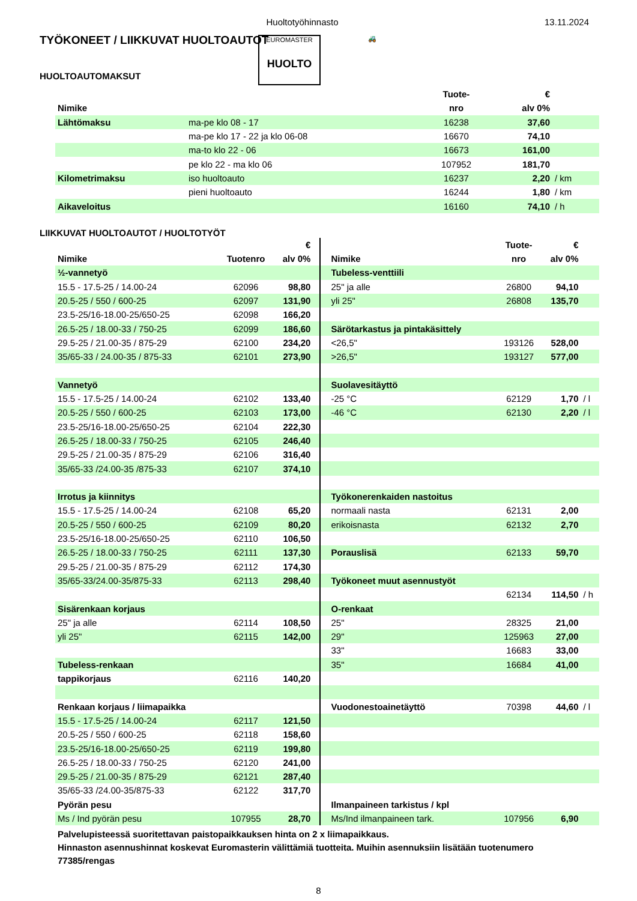Huoltotyöhinnasto 13.11.2024
TYÖKONEET / LIIKKUVAT HUOLTOAUTOT
EUROMASTER
HUOLTO
🚜
HUOLTOAUTOMAKSUT
| | | Tuote- | € | |
| --- | --- | --- | --- | --- |
| Nimike | | nro | alv 0% | |
| Lähtömaksu | ma-pe klo 08 - 17 | 16238 | 37,60 | |
| | ma-pe klo 17 - 22 ja klo 06-08 | 16670 | 74,10 | |
| | ma-to klo 22 - 06 | 16673 | 161,00 | |
| | pe klo 22 - ma klo 06 | 107952 | 181,70 | |
| Kilometrimaksu | iso huoltoauto | 16237 | 2,20 | / km |
| | pieni huoltoauto | 16244 | 1,80 | / km |
| Aikaveloitus | | 16160 | 74,10 | / h |
LIIKKUVAT HUOLTOAUTOT / HUOLTOTYÖT
| | | € | | | Tuote- | € | |
| --- | --- | --- | --- | --- | --- | --- | --- |
| Nimike | Tuotenro | alv 0% | | Nimike | nro | alv 0% | |
| ½-vannetyö | | | | Tubeless-venttiili | | | |
| 15.5 - 17.5-25 / 14.00-24 | 62096 | 98,80 | | 25" ja alle | 26800 | 94,10 | |
| 20.5-25 / 550 / 600-25 | 62097 | 131,90 | | yli 25" | 26808 | 135,70 | |
| 23.5-25/16-18.00-25/650-25 | 62098 | 166,20 | | | | | |
| 26.5-25 / 18.00-33 / 750-25 | 62099 | 186,60 | | Särötarkastus ja pintakäsittely | | | |
| 29.5-25 / 21.00-35 / 875-29 | 62100 | 234,20 | | <26,5" | 193126 | 528,00 | |
| 35/65-33 / 24.00-35 / 875-33 | 62101 | 273,90 | | >26,5" | 193127 | 577,00 | |
| Vannetyö | | | | Suolavesitäyttö | | | |
| 15.5 - 17.5-25 / 14.00-24 | 62102 | 133,40 | | -25 °C | 62129 | 1,70 | / l |
| 20.5-25 / 550 / 600-25 | 62103 | 173,00 | | -46 °C | 62130 | 2,20 | / l |
| 23.5-25/16-18.00-25/650-25 | 62104 | 222,30 | | | | | |
| 26.5-25 / 18.00-33 / 750-25 | 62105 | 246,40 | | | | | |
| 29.5-25 / 21.00-35 / 875-29 | 62106 | 316,40 | | | | | |
| 35/65-33 /24.00-35 /875-33 | 62107 | 374,10 | | | | | |
| Irrotus ja kiinnitys | | | | Työkonerenkaiden nastoitus | | | |
| 15.5 - 17.5-25 / 14.00-24 | 62108 | 65,20 | | normaali nasta | 62131 | 2,00 | |
| 20.5-25 / 550 / 600-25 | 62109 | 80,20 | | erikoisnasta | 62132 | 2,70 | |
| 23.5-25/16-18.00-25/650-25 | 62110 | 106,50 | | | | | |
| 26.5-25 / 18.00-33 / 750-25 | 62111 | 137,30 | | Porauslisä | 62133 | 59,70 | |
| 29.5-25 / 21.00-35 / 875-29 | 62112 | 174,30 | | | | | |
| 35/65-33/24.00-35/875-33 | 62113 | 298,40 | | Työkoneet muut asennustyöt | | | |
| | | | | | 62134 | 114,50 | / h |
| Sisärenkaan korjaus | | | | O-renkaat | | | |
| 25" ja alle | 62114 | 108,50 | | 25" | 28325 | 21,00 | |
| yli 25" | 62115 | 142,00 | | 29" | 125963 | 27,00 | |
| | | | | 33" | 16683 | 33,00 | |
| Tubeless-renkaan | | | | 35" | 16684 | 41,00 | |
| tappikorjaus | 62116 | 140,20 | | | | | |
| Renkaan korjaus / liimapaikka | | | | Vuodonestoainetäyttö | 70398 | 44,60 | / l |
| 15.5 - 17.5-25 / 14.00-24 | 62117 | 121,50 | | | | | |
| 20.5-25 / 550 / 600-25 | 62118 | 158,60 | | | | | |
| 23.5-25/16-18.00-25/650-25 | 62119 | 199,80 | | | | | |
| 26.5-25 / 18.00-33 / 750-25 | 62120 | 241,00 | | | | | |
| 29.5-25 / 21.00-35 / 875-29 | 62121 | 287,40 | | | | | |
| 35/65-33 /24.00-35/875-33 | 62122 | 317,70 | | | | | |
| Pyörän pesu | | | | Ilmanpaineen tarkistus / kpl | | | |
| Ms / Ind pyörän pesu | 107955 | 28,70 | | Ms/Ind ilmanpaineen tark. | 107956 | 6,90 | |
Palvelupisteessä suoritettavan paistopaikkauksen hinta on 2 x liimapaikkaus.
Hinnaston asennushinnat koskevat Euromasterin välittämiä tuotteita. Muihin asennuksiin lisätään tuotenumero 77385/rengas
8